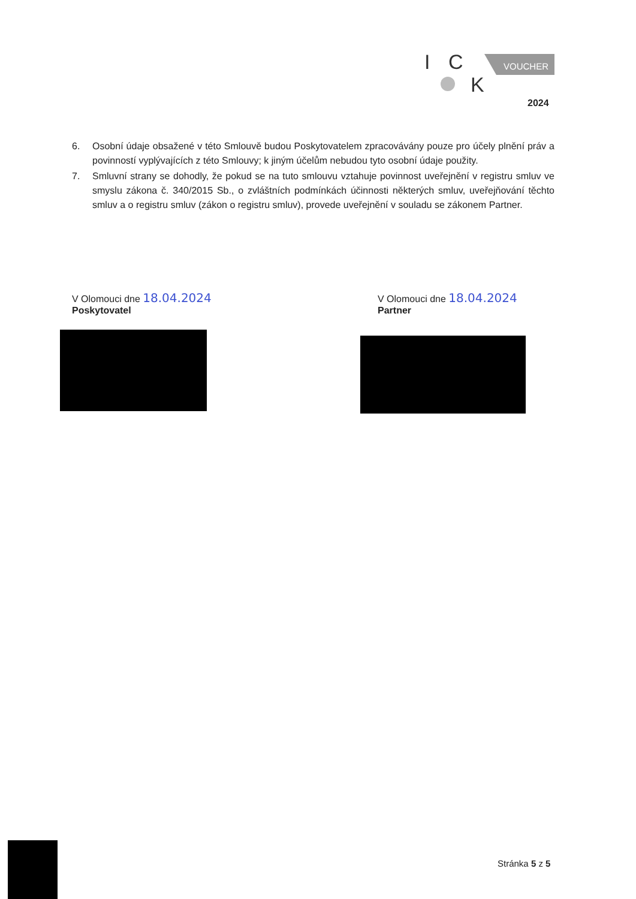I
C
K
VOUCHER
2024
6. Osobní údaje obsažené v této Smlouvě budou Poskytovatelem zpracovávány pouze pro účely plnění práv a povinností vyplývajících z této Smlouvy; k jiným účelům nebudou tyto osobní údaje použity.
7. Smluvní strany se dohodly, že pokud se na tuto smlouvu vztahuje povinnost uveřejnění v registru smluv ve smyslu zákona č. 340/2015 Sb., o zvláštních podmínkách účinnosti některých smluv, uveřejňování těchto smluv a o registru smluv (zákon o registru smluv), provede uveřejnění v souladu se zákonem Partner.
V Olomouci dne 18.04.2024
Poskytovatel
V Olomouci dne 18.04.2024
Partner
Stránka 5 z 5